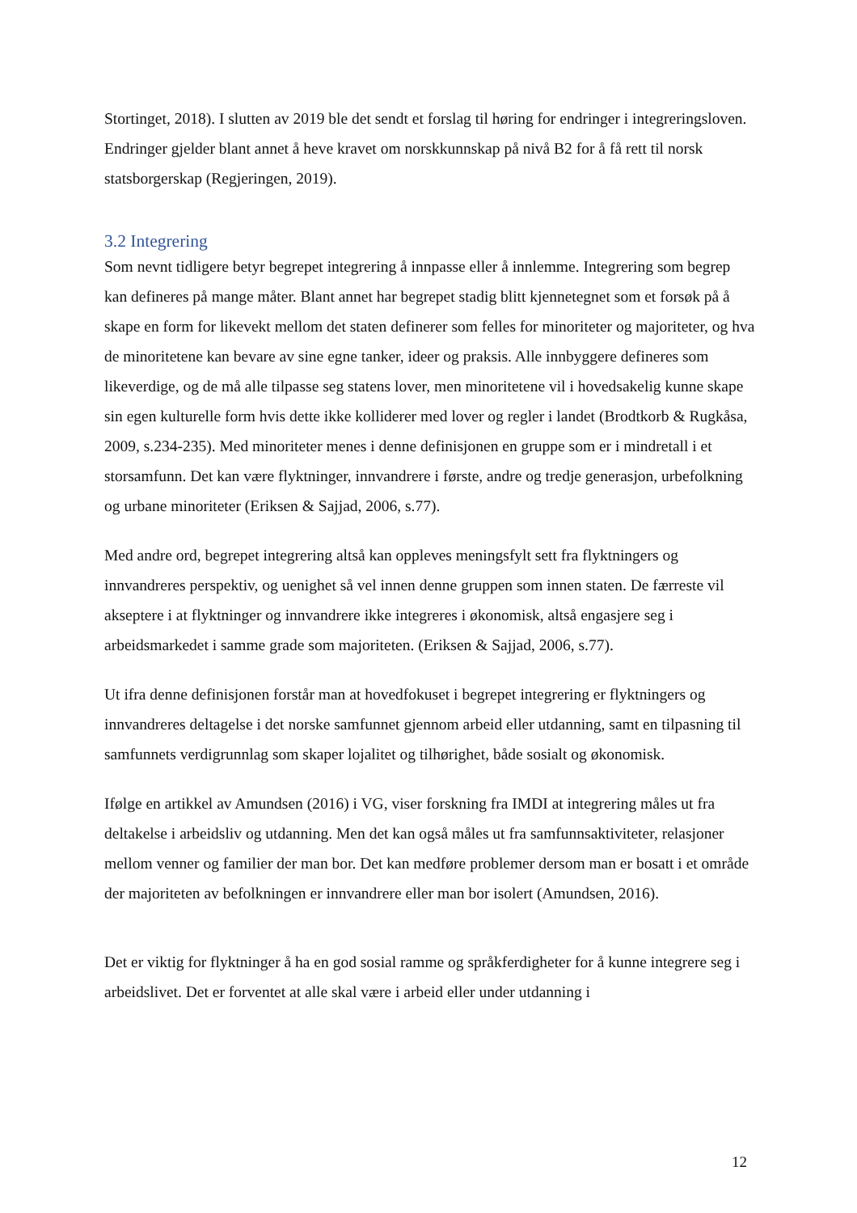Stortinget, 2018). I slutten av 2019 ble det sendt et forslag til høring for endringer i integreringsloven. Endringer gjelder blant annet å heve kravet om norskkunnskap på nivå B2 for å få rett til norsk statsborgerskap (Regjeringen, 2019).
3.2 Integrering
Som nevnt tidligere betyr begrepet integrering å innpasse eller å innlemme. Integrering som begrep kan defineres på mange måter. Blant annet har begrepet stadig blitt kjennetegnet som et forsøk på å skape en form for likevekt mellom det staten definerer som felles for minoriteter og majoriteter, og hva de minoritetene kan bevare av sine egne tanker, ideer og praksis. Alle innbyggere defineres som likeverdige, og de må alle tilpasse seg statens lover, men minoritetene vil i hovedsakelig kunne skape sin egen kulturelle form hvis dette ikke kolliderer med lover og regler i landet (Brodtkorb & Rugkåsa, 2009, s.234-235). Med minoriteter menes i denne definisjonen en gruppe som er i mindretall i et storsamfunn. Det kan være flyktninger, innvandrere i første, andre og tredje generasjon, urbefolkning og urbane minoriteter (Eriksen & Sajjad, 2006, s.77).
Med andre ord, begrepet integrering altså kan oppleves meningsfylt sett fra flyktningers og innvandreres perspektiv, og uenighet så vel innen denne gruppen som innen staten. De færreste vil akseptere i at flyktninger og innvandrere ikke integreres i økonomisk, altså engasjere seg i arbeidsmarkedet i samme grade som majoriteten. (Eriksen & Sajjad, 2006, s.77).
Ut ifra denne definisjonen forstår man at hovedfokuset i begrepet integrering er flyktningers og innvandreres deltagelse i det norske samfunnet gjennom arbeid eller utdanning, samt en tilpasning til samfunnets verdigrunnlag som skaper lojalitet og tilhørighet, både sosialt og økonomisk.
Ifølge en artikkel av Amundsen (2016) i VG, viser forskning fra IMDI at integrering måles ut fra deltakelse i arbeidsliv og utdanning. Men det kan også måles ut fra samfunnsaktiviteter, relasjoner mellom venner og familier der man bor. Det kan medføre problemer dersom man er bosatt i et område der majoriteten av befolkningen er innvandrere eller man bor isolert (Amundsen, 2016).
Det er viktig for flyktninger å ha en god sosial ramme og språkferdigheter for å kunne integrere seg i arbeidslivet. Det er forventet at alle skal være i arbeid eller under utdanning i
12